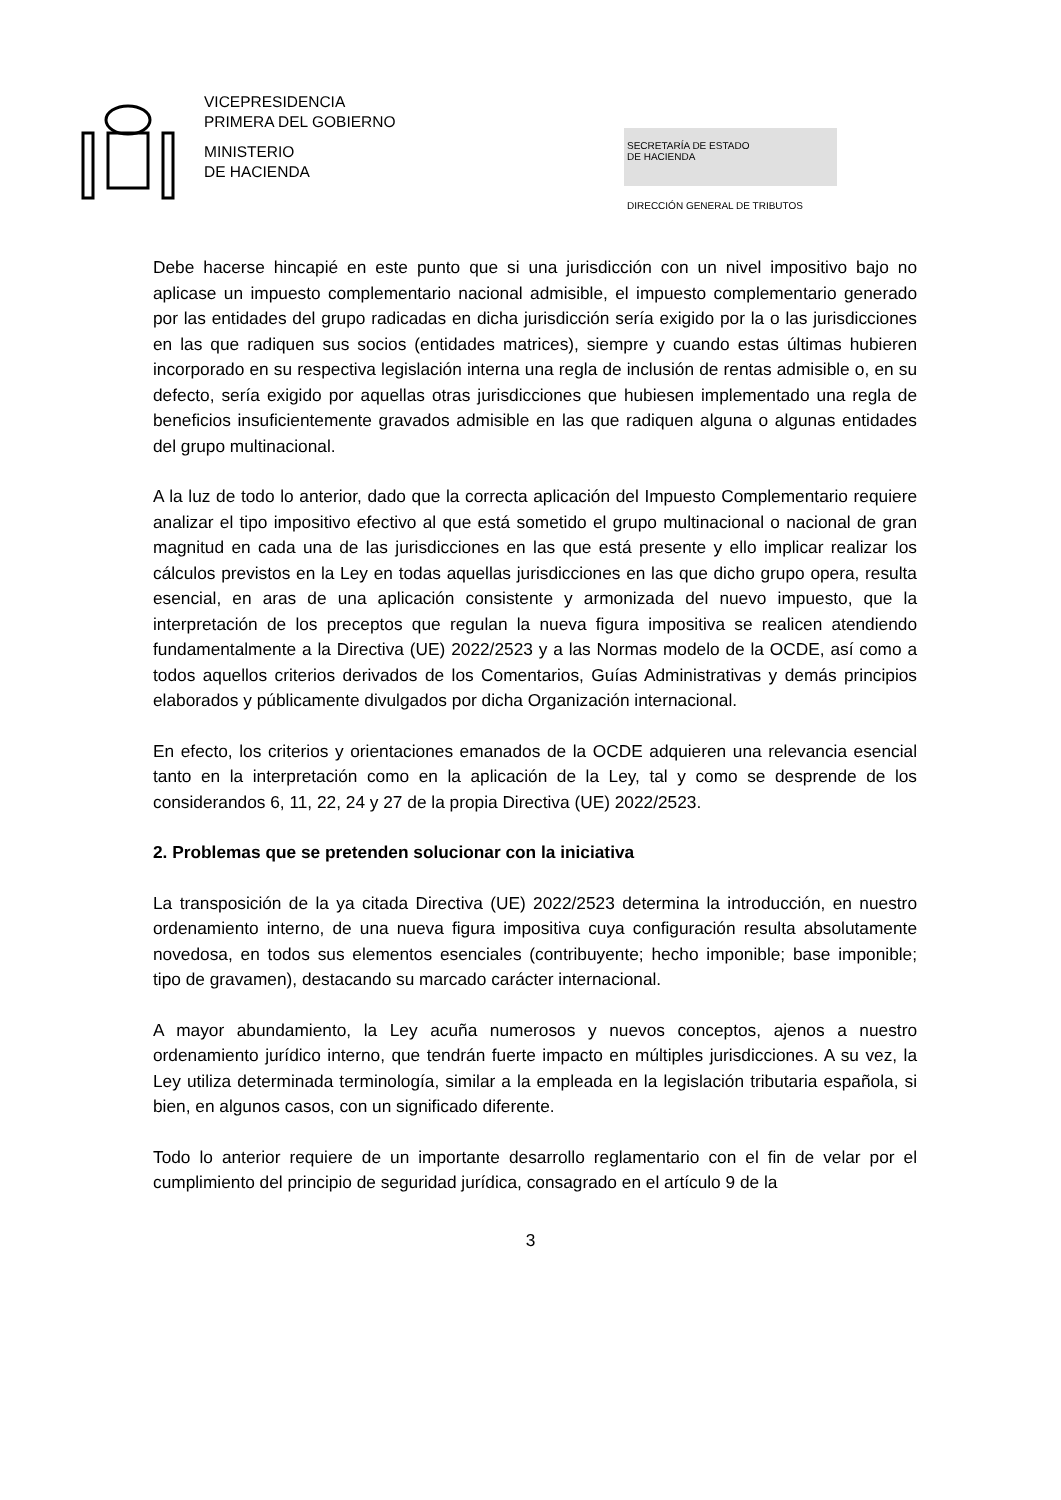VICEPRESIDENCIA
PRIMERA DEL GOBIERNO
MINISTERIO
DE HACIENDA
SECRETARÍA DE ESTADO
DE HACIENDA
DIRECCIÓN GENERAL DE TRIBUTOS
Debe hacerse hincapié en este punto que si una jurisdicción con un nivel impositivo bajo no aplicase un impuesto complementario nacional admisible, el impuesto complementario generado por las entidades del grupo radicadas en dicha jurisdicción sería exigido por la o las jurisdicciones en las que radiquen sus socios (entidades matrices), siempre y cuando estas últimas hubieren incorporado en su respectiva legislación interna una regla de inclusión de rentas admisible o, en su defecto, sería exigido por aquellas otras jurisdicciones que hubiesen implementado una regla de beneficios insuficientemente gravados admisible en las que radiquen alguna o algunas entidades del grupo multinacional.
A la luz de todo lo anterior, dado que la correcta aplicación del Impuesto Complementario requiere analizar el tipo impositivo efectivo al que está sometido el grupo multinacional o nacional de gran magnitud en cada una de las jurisdicciones en las que está presente y ello implicar realizar los cálculos previstos en la Ley en todas aquellas jurisdicciones en las que dicho grupo opera, resulta esencial, en aras de una aplicación consistente y armonizada del nuevo impuesto, que la interpretación de los preceptos que regulan la nueva figura impositiva se realicen atendiendo fundamentalmente a la Directiva (UE) 2022/2523 y a las Normas modelo de la OCDE, así como a todos aquellos criterios derivados de los Comentarios, Guías Administrativas y demás principios elaborados y públicamente divulgados por dicha Organización internacional.
En efecto, los criterios y orientaciones emanados de la OCDE adquieren una relevancia esencial tanto en la interpretación como en la aplicación de la Ley, tal y como se desprende de los considerandos 6, 11, 22, 24 y 27 de la propia Directiva (UE) 2022/2523.
2. Problemas que se pretenden solucionar con la iniciativa
La transposición de la ya citada Directiva (UE) 2022/2523 determina la introducción, en nuestro ordenamiento interno, de una nueva figura impositiva cuya configuración resulta absolutamente novedosa, en todos sus elementos esenciales (contribuyente; hecho imponible; base imponible; tipo de gravamen), destacando su marcado carácter internacional.
A mayor abundamiento, la Ley acuña numerosos y nuevos conceptos, ajenos a nuestro ordenamiento jurídico interno, que tendrán fuerte impacto en múltiples jurisdicciones. A su vez, la Ley utiliza determinada terminología, similar a la empleada en la legislación tributaria española, si bien, en algunos casos, con un significado diferente.
Todo lo anterior requiere de un importante desarrollo reglamentario con el fin de velar por el cumplimiento del principio de seguridad jurídica, consagrado en el artículo 9 de la
3